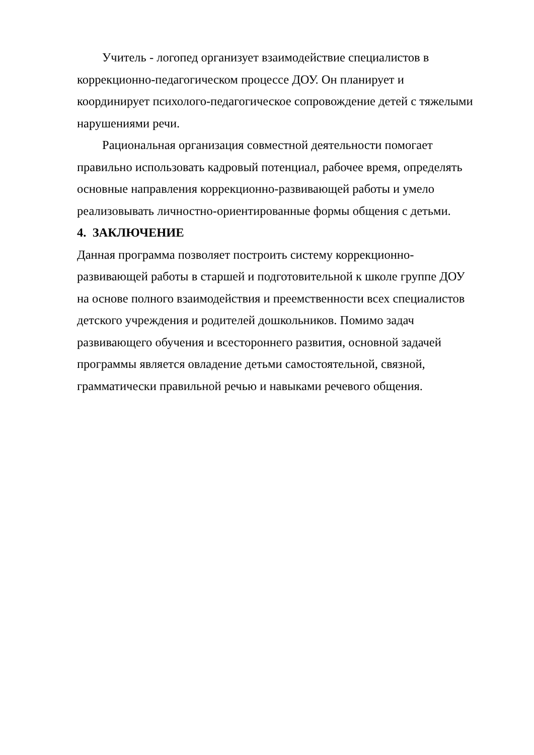Учитель - логопед организует взаимодействие специалистов в коррекционно-педагогическом процессе ДОУ. Он планирует и координирует психолого-педагогическое сопровождение детей с тяжелыми нарушениями речи.
Рациональная организация совместной деятельности помогает правильно использовать кадровый потенциал, рабочее время, определять основные направления коррекционно-развивающей работы и умело реализовывать личностно-ориентированные формы общения с детьми.
4. ЗАКЛЮЧЕНИЕ
Данная программа позволяет построить систему коррекционно-развивающей работы в старшей и подготовительной к школе группе ДОУ на основе полного взаимодействия и преемственности всех специалистов детского учреждения и родителей дошкольников. Помимо задач развивающего обучения и всестороннего развития, основной задачей программы является овладение детьми самостоятельной, связной, грамматически правильной речью и навыками речевого общения.